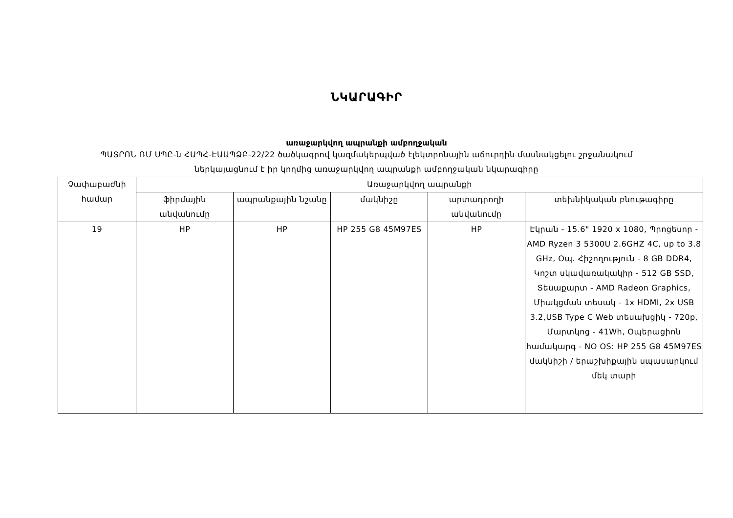ՆԿԱՐԱԳԻՐ
առաջարկվող ապրանքի ամբողջական
ՊԱՏՐՈՆ ՌՄ ՍՊԸ-ն ՀԱՊՀ-ԷԱԱՊՁԲ-22/22 ծածկագրով կազմակերպված էլեկտրոնային աճուրդին մասնակցելու շրջանակում
ներկայացնում է իր կողմից առաջարկվող ապրանքի ամբողջական նկարագիրը
| Չափաբաժնի համար | Առաջարկվող ապրանքի | | | | |
| --- | --- | --- | --- | --- | --- |
| | ֆիրմային անվանումը | ապրանքային նշանը | մակնիշը | արտադրողի անվանումը | տեխնիկական բնութագիրը |
| 19 | HP | HP | HP 255 G8 45M97ES | HP | Էկրան - 15.6" 1920 x 1080, Պրոցեսոր - AMD Ryzen 3 5300U 2.6GHZ 4C, up to 3.8 GHz, Օպ. Հիշողություն - 8 GB DDR4, Կոշտ սկավառակակիր - 512 GB SSD, Տեսաքարտ - AMD Radeon Graphics, Միակցման տեսակ - 1x HDMI, 2x USB 3.2,USB Type C Web տեսախցիկ - 720p, Մարտկոց - 41Wh, Օպերացիոն համակարգ - NO OS: HP 255 G8 45M97ES մակնիշի / երաշխիքային սպասարկում մեկ տարի |